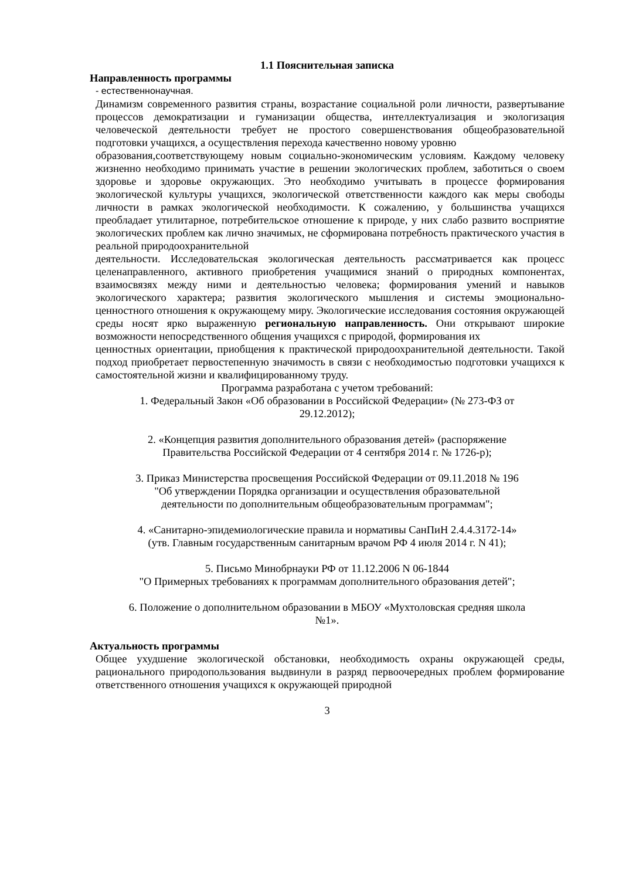1.1 Пояснительная записка
Направленность программы
- естественнонаучная.
Динамизм современного развития страны, возрастание социальной роли личности, развертывание процессов демократизации и гуманизации общества, интеллектуализация и экологизация человеческой деятельности требует не простого совершенствования общеобразовательной подготовки учащихся, а осуществления перехода качественно новому уровню
образования,соответствующему новым социально-экономическим условиям. Каждому человеку жизненно необходимо принимать участие в решении экологических проблем, заботиться о своем здоровье и здоровье окружающих. Это необходимо учитывать в процессе формирования экологической культуры учащихся, экологической ответственности каждого как меры свободы личности в рамках экологической необходимости. К сожалению, у большинства учащихся преобладает утилитарное, потребительское отношение к природе, у них слабо развито восприятие экологических проблем как лично значимых, не сформирована потребность практического участия в реальной природоохранительной
деятельности. Исследовательская экологическая деятельность рассматривается как процесс целенаправленного, активного приобретения учащимися знаний о природных компонентах, взаимосвязях между ними и деятельностью человека; формирования умений и навыков экологического характера; развития экологического мышления и системы эмоционально-ценностного отношения к окружающему миру. Экологические исследования состояния окружающей среды носят ярко выраженную региональную направленность. Они открывают широкие возможности непосредственного общения учащихся с природой, формирования их
ценностных ориентации, приобщения к практической природоохранительной деятельности. Такой подход приобретает первостепенную значимость в связи с необходимостью подготовки учащихся к самостоятельной жизни и квалифицированному труду.
Программа разработана с учетом требований:
1. Федеральный Закон «Об образовании в Российской Федерации» (№ 273-ФЗ от
29.12.2012);
2. «Концепция развития дополнительного образования детей» (распоряжение
Правительства Российской Федерации от 4 сентября 2014 г. № 1726-р);
3. Приказ Министерства просвещения Российской Федерации от 09.11.2018 № 196
"Об утверждении Порядка организации и осуществления образовательной
деятельности по дополнительным общеобразовательным программам";
4. «Санитарно-эпидемиологические правила и нормативы СанПиН 2.4.4.3172-14»
(утв. Главным государственным санитарным врачом РФ 4 июля 2014 г. N 41);
5. Письмо Минобрнауки РФ от 11.12.2006 N 06-1844
"О Примерных требованиях к программам дополнительного образования детей";
6. Положение о дополнительном образовании в МБОУ «Мухтоловская средняя школа
№1».
Актуальность программы
Общее ухудшение экологической обстановки, необходимость охраны окружающей среды, рационального природопользования выдвинули в разряд первоочередных проблем формирование ответственного отношения учащихся к окружающей природной
3